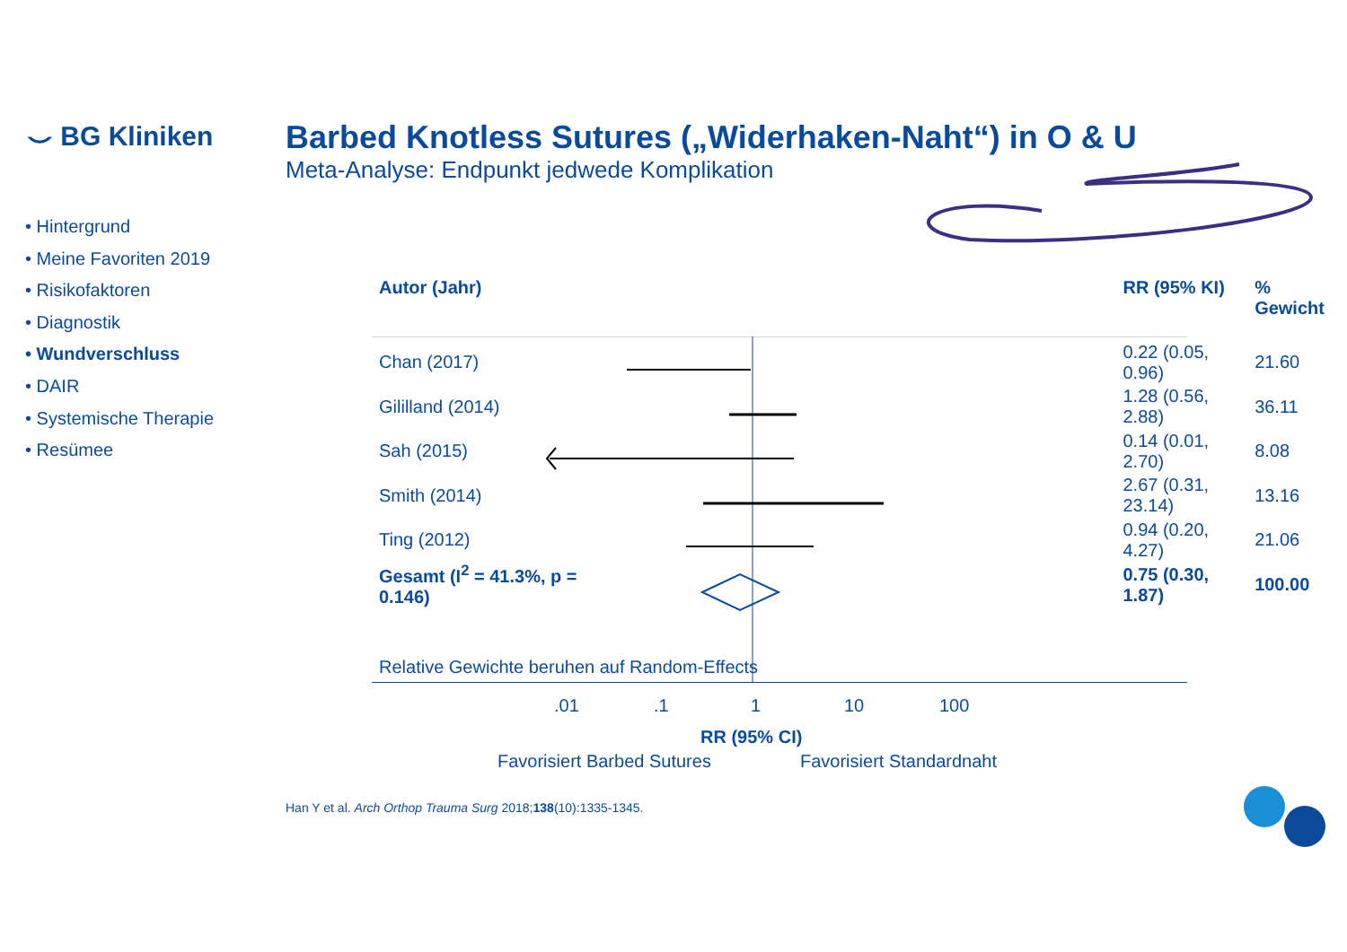⌣ BG Kliniken
Barbed Knotless Sutures („Widerhaken-Naht“) in O & U
Meta-Analyse: Endpunkt jedwede Komplikation
• Hintergrund
• Meine Favoriten 2019
• Risikofaktoren
• Diagnostik
• Wundverschluss
• DAIR
• Systemische Therapie
• Resümee
| Autor (Jahr) | | RR (95% KI) | % Gewicht |
| Chan (2017) | | 0.22 (0.05, 0.96) | 21.60 |
| Gililland (2014) | | 1.28 (0.56, 2.88) | 36.11 |
| Sah (2015) | | 0.14 (0.01, 2.70) | 8.08 |
| Smith (2014) | | 2.67 (0.31, 23.14) | 13.16 |
| Ting (2012) | | 0.94 (0.20, 4.27) | 21.06 |
| Gesamt (I<sup>2</sup> = 41.3%, p = 0.146) | | 0.75 (0.30, 1.87) | 100.00 |
Relative Gewichte beruhen auf Random-Effects
.01 .1 1 10 100
RR (95% CI)
Favorisiert Barbed Sutures Favorisiert Standardnaht
Han Y et al. Arch Orthop Trauma Surg 2018;138(10):1335-1345.